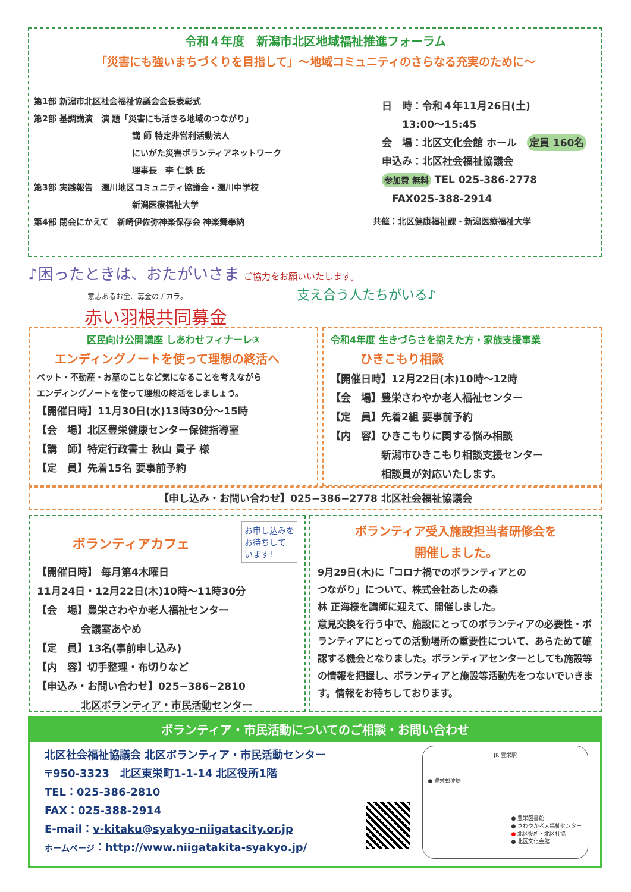令和４年度　新潟市北区地域福祉推進フォーラム
「災害にも強いまちづくりを目指して」～地域コミュニティのさらなる充実のために～
第1部 新潟市北区社会福祉協議会会長表彰式
第2部 基調講演　演 題「災害にも活きる地域のつながり」
講 師 特定非営利活動法人
にいがた災害ボランティアネットワーク
理事長　李 仁鉄 氏
第3部 実践報告　濁川地区コミュニティ協議会・濁川中学校
新潟医療福祉大学
第4部 閉会にかえて　新崎伊佐弥神楽保存会 神楽舞奉納
日　時：令和４年11月26日(土)
　　13:00～15:45
会　場：北区文化会館 ホール　定員 160名
申込み：北区社会福祉協議会
参加費 無料 TEL 025-386-2778
　FAX025-388-2914
共催：北区健康福祉課・新潟医療福祉大学
♪困ったときは、おたがいさま ご協力をお願いいたします。
意志あるお金、募金のチカラ。 支え合う人たちがいる♪
赤い羽根共同募金
区民向け公開講座 しあわせフィナーレ③
エンディングノートを使って理想の終活へ
ペット・不動産・お墓のことなど気になることを考えながら
エンディングノートを使って理想の終活をしましょう。
【開催日時】11月30日(水)13時30分～15時
【会　場】北区豊栄健康センター保健指導室
【講　師】特定行政書士 秋山 貴子 様
【定　員】先着15名 要事前予約
令和4年度 生きづらさを抱えた方・家族支援事業
ひきこもり相談
【開催日時】12月22日(木)10時～12時
【会　場】豊栄さわやか老人福祉センター
【定　員】先着2組 要事前予約
【内　容】ひきこもりに関する悩み相談
　　　　　新潟市ひきこもり相談支援センター
　　　　　相談員が対応いたします。
【申し込み・お問い合わせ】025−386−2778 北区社会福祉協議会
ボランティアカフェ
お申し込みを
お待ちして
います!
【開催日時】 毎月第4木曜日
11月24日・12月22日(木)10時～11時30分
【会　場】豊栄さわやか老人福祉センター
　　　　 会議室あやめ
【定　員】13名(事前申し込み)
【内　容】切手整理・布切りなど
【申込み・お問い合わせ】025−386−2810
　　　　 北区ボランティア・市民活動センター
ボランティア受入施設担当者研修会を
開催しました。
9月29日(木)に「コロナ禍でのボランティアとの
つながり」について、株式会社あしたの森
林 正海様を講師に迎えて、開催しました。
意見交換を行う中で、施設にとってのボランティアの必要性・ボランティアにとっての活動場所の重要性について、あらためて確認する機会となりました。ボランティアセンターとしても施設等の情報を把握し、ボランティアと施設等活動先をつないでいきます。情報をお待ちしております。
ボランティア・市民活動についてのご相談・お問い合わせ
北区社会福祉協議会 北区ボランティア・市民活動センター
〒950-3323　北区東栄町1-1-14 北区役所1階
TEL：025-386-2810
FAX：025-388-2914
E-mail：v-kitaku@syakyo-niigatacity.or.jp
ホームページ：http://www.niigatakita-syakyo.jp/
JR 豊栄駅
● 豊栄郵便局
● 豊栄図書館
● さわやか老人福祉センター
● 北区役所・北区社協
● 北区文化会館